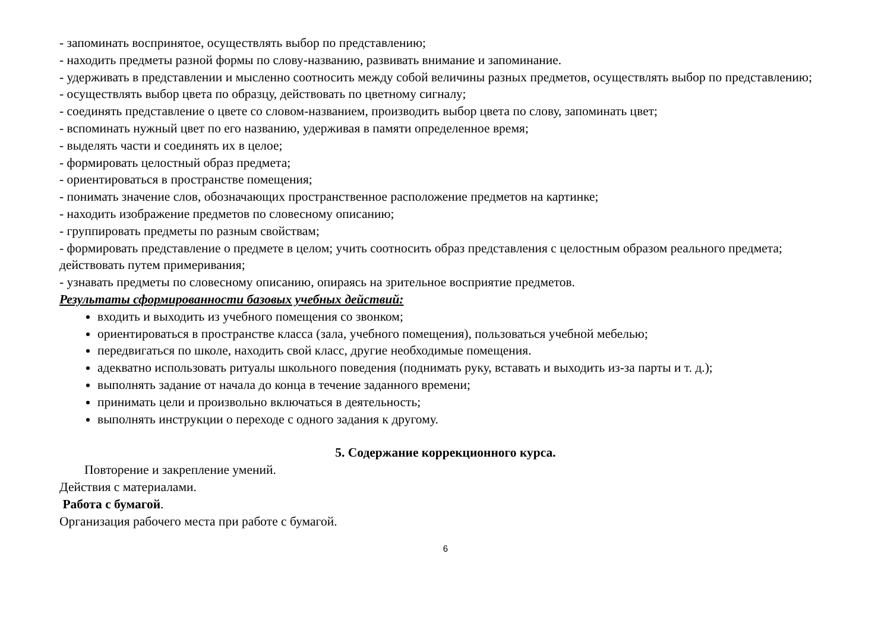- запоминать воспринятое, осуществлять выбор по представлению;
- находить предметы разной формы по слову-названию, развивать внимание и запоминание.
- удерживать в представлении и мысленно соотносить между собой величины разных предметов, осуществлять выбор по представлению;
- осуществлять выбор цвета по образцу, действовать по цветному сигналу;
- соединять представление о цвете со словом-названием, производить выбор цвета по слову, запоминать цвет;
- вспоминать нужный цвет по его названию, удерживая в памяти определенное время;
- выделять части и соединять их в целое;
- формировать целостный образ предмета;
- ориентироваться в пространстве помещения;
- понимать значение слов, обозначающих пространственное расположение предметов на картинке;
- находить изображение предметов по словесному описанию;
- группировать предметы по разным свойствам;
- формировать представление о предмете в целом; учить соотносить образ представления с целостным образом реального предмета; действовать путем примеривания;
- узнавать предметы по словесному описанию, опираясь на зрительное восприятие предметов.
Результаты сформированности базовых учебных действий:
входить и выходить из учебного помещения со звонком;
ориентироваться в пространстве класса (зала, учебного помещения), пользоваться учебной мебелью;
передвигаться по школе, находить свой класс, другие необходимые помещения.
адекватно использовать ритуалы школьного поведения (поднимать руку, вставать и выходить из-за парты и т. д.);
выполнять задание от начала до конца в течение заданного времени;
принимать цели и произвольно включаться в деятельность;
выполнять инструкции о переходе с одного задания к другому.
5. Содержание коррекционного курса.
Повторение и закрепление умений.
Действия с материалами.
Работа с бумагой.
Организация рабочего места при работе с бумагой.
6